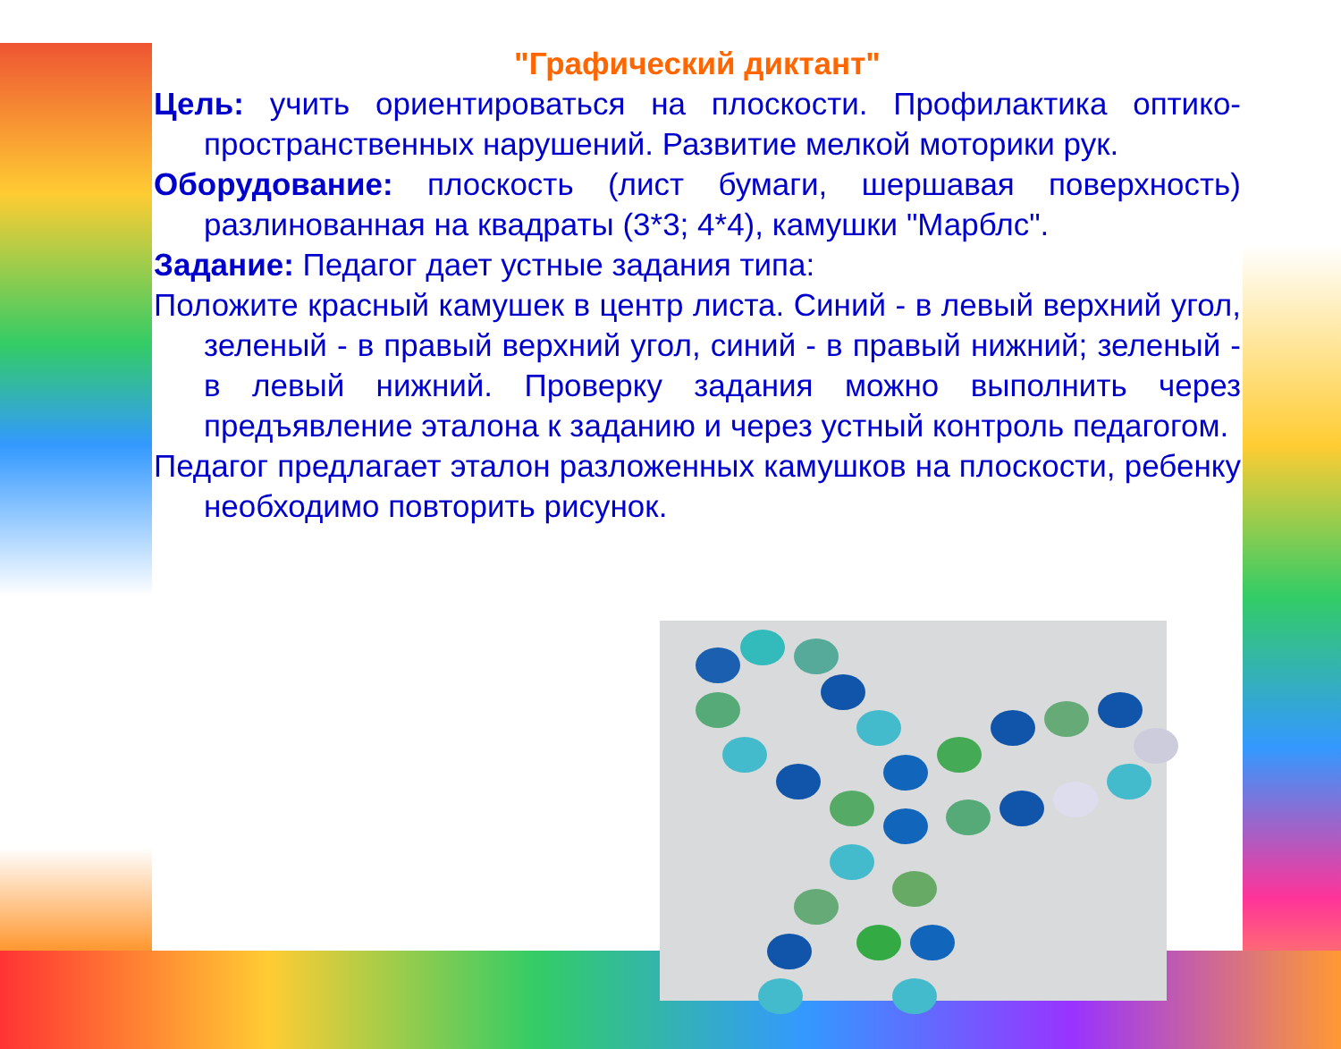"Графический диктант"
Цель: учить ориентироваться на плоскости. Профилактика оптико-пространственных нарушений. Развитие мелкой моторики рук.
Оборудование: плоскость (лист бумаги, шершавая поверхность) разлинованная на квадраты (3*3; 4*4), камушки "Марблс".
Задание: Педагог дает устные задания типа:
Положите красный камушек в центр листа. Синий - в левый верхний угол, зеленый - в правый верхний угол, синий - в правый нижний; зеленый - в левый нижний. Проверку задания можно выполнить через предъявление эталона к заданию и через устный контроль педагогом.
Педагог предлагает эталон разложенных камушков на плоскости, ребенку необходимо повторить рисунок.